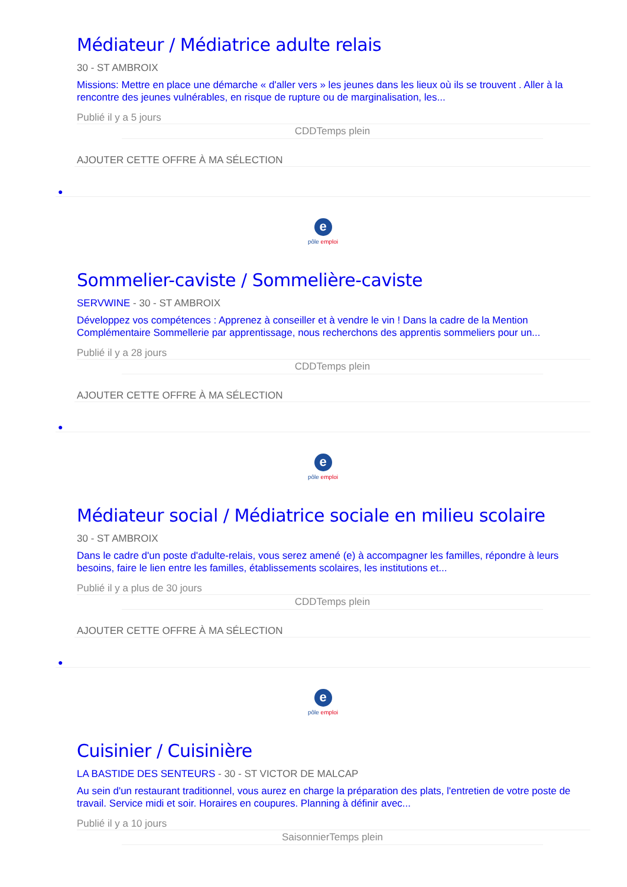Médiateur / Médiatrice adulte relais
30 - ST AMBROIX
Missions: Mettre en place une démarche « d'aller vers » les jeunes dans les lieux où ils se trouvent . Aller à la rencontre des jeunes vulnérables, en risque de rupture ou de marginalisation, les...
Publié il y a 5 jours
CDDTemps plein
AJOUTER CETTE OFFRE À MA SÉLECTION
●
e
pôle emploi
Sommelier-caviste / Sommelière-caviste
SERVWINE - 30 - ST AMBROIX
Développez vos compétences : Apprenez à conseiller et à vendre le vin ! Dans la cadre de la Mention Complémentaire Sommellerie par apprentissage, nous recherchons des apprentis sommeliers pour un...
Publié il y a 28 jours
CDDTemps plein
AJOUTER CETTE OFFRE À MA SÉLECTION
●
e
pôle emploi
Médiateur social / Médiatrice sociale en milieu scolaire
30 - ST AMBROIX
Dans le cadre d'un poste d'adulte-relais, vous serez amené (e) à accompagner les familles, répondre à leurs besoins, faire le lien entre les familles, établissements scolaires, les institutions et...
Publié il y a plus de 30 jours
CDDTemps plein
AJOUTER CETTE OFFRE À MA SÉLECTION
●
e
pôle emploi
Cuisinier / Cuisinière
LA BASTIDE DES SENTEURS - 30 - ST VICTOR DE MALCAP
Au sein d'un restaurant traditionnel, vous aurez en charge la préparation des plats, l'entretien de votre poste de travail. Service midi et soir. Horaires en coupures. Planning à définir avec...
Publié il y a 10 jours
SaisonnierTemps plein